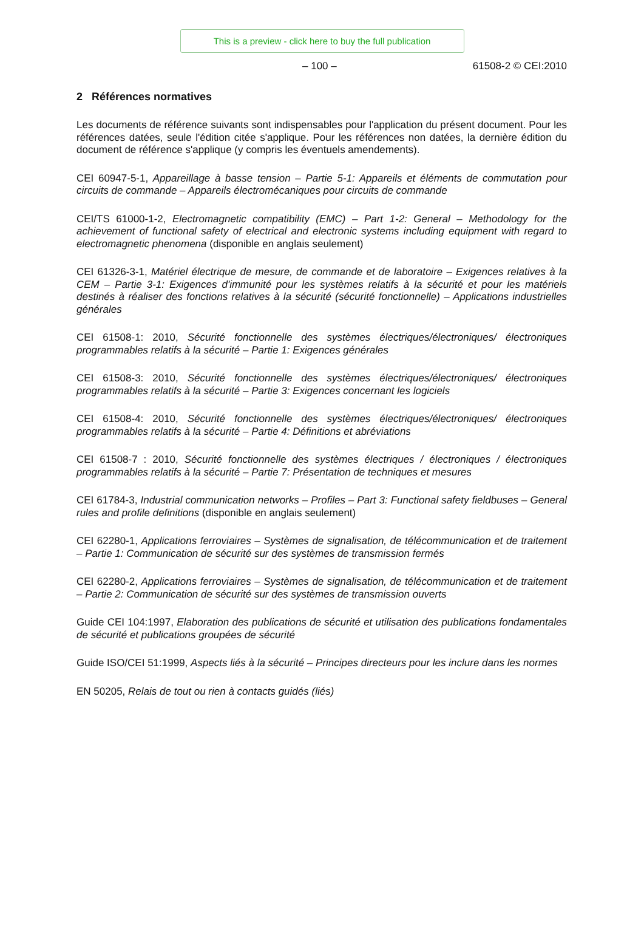This is a preview - click here to buy the full publication
– 100 – 61508-2 © CEI:2010
2 Références normatives
Les documents de référence suivants sont indispensables pour l'application du présent document. Pour les références datées, seule l'édition citée s'applique. Pour les références non datées, la dernière édition du document de référence s'applique (y compris les éventuels amendements).
CEI 60947-5-1, Appareillage à basse tension – Partie 5-1: Appareils et éléments de commutation pour circuits de commande – Appareils électromécaniques pour circuits de commande
CEI/TS 61000-1-2, Electromagnetic compatibility (EMC) – Part 1-2: General – Methodology for the achievement of functional safety of electrical and electronic systems including equipment with regard to electromagnetic phenomena (disponible en anglais seulement)
CEI 61326-3-1, Matériel électrique de mesure, de commande et de laboratoire – Exigences relatives à la CEM – Partie 3-1: Exigences d'immunité pour les systèmes relatifs à la sécurité et pour les matériels destinés à réaliser des fonctions relatives à la sécurité (sécurité fonctionnelle) – Applications industrielles générales
CEI 61508-1: 2010, Sécurité fonctionnelle des systèmes électriques/électroniques/ électroniques programmables relatifs à la sécurité – Partie 1: Exigences générales
CEI 61508-3: 2010, Sécurité fonctionnelle des systèmes électriques/électroniques/ électroniques programmables relatifs à la sécurité – Partie 3: Exigences concernant les logiciels
CEI 61508-4: 2010, Sécurité fonctionnelle des systèmes électriques/électroniques/ électroniques programmables relatifs à la sécurité – Partie 4: Définitions et abréviations
CEI 61508-7 : 2010, Sécurité fonctionnelle des systèmes électriques / électroniques / électroniques programmables relatifs à la sécurité – Partie 7: Présentation de techniques et mesures
CEI 61784-3, Industrial communication networks – Profiles – Part 3: Functional safety fieldbuses – General rules and profile definitions (disponible en anglais seulement)
CEI 62280-1, Applications ferroviaires – Systèmes de signalisation, de télécommunication et de traitement – Partie 1: Communication de sécurité sur des systèmes de transmission fermés
CEI 62280-2, Applications ferroviaires – Systèmes de signalisation, de télécommunication et de traitement – Partie 2: Communication de sécurité sur des systèmes de transmission ouverts
Guide CEI 104:1997, Elaboration des publications de sécurité et utilisation des publications fondamentales de sécurité et publications groupées de sécurité
Guide ISO/CEI 51:1999, Aspects liés à la sécurité – Principes directeurs pour les inclure dans les normes
EN 50205, Relais de tout ou rien à contacts guidés (liés)